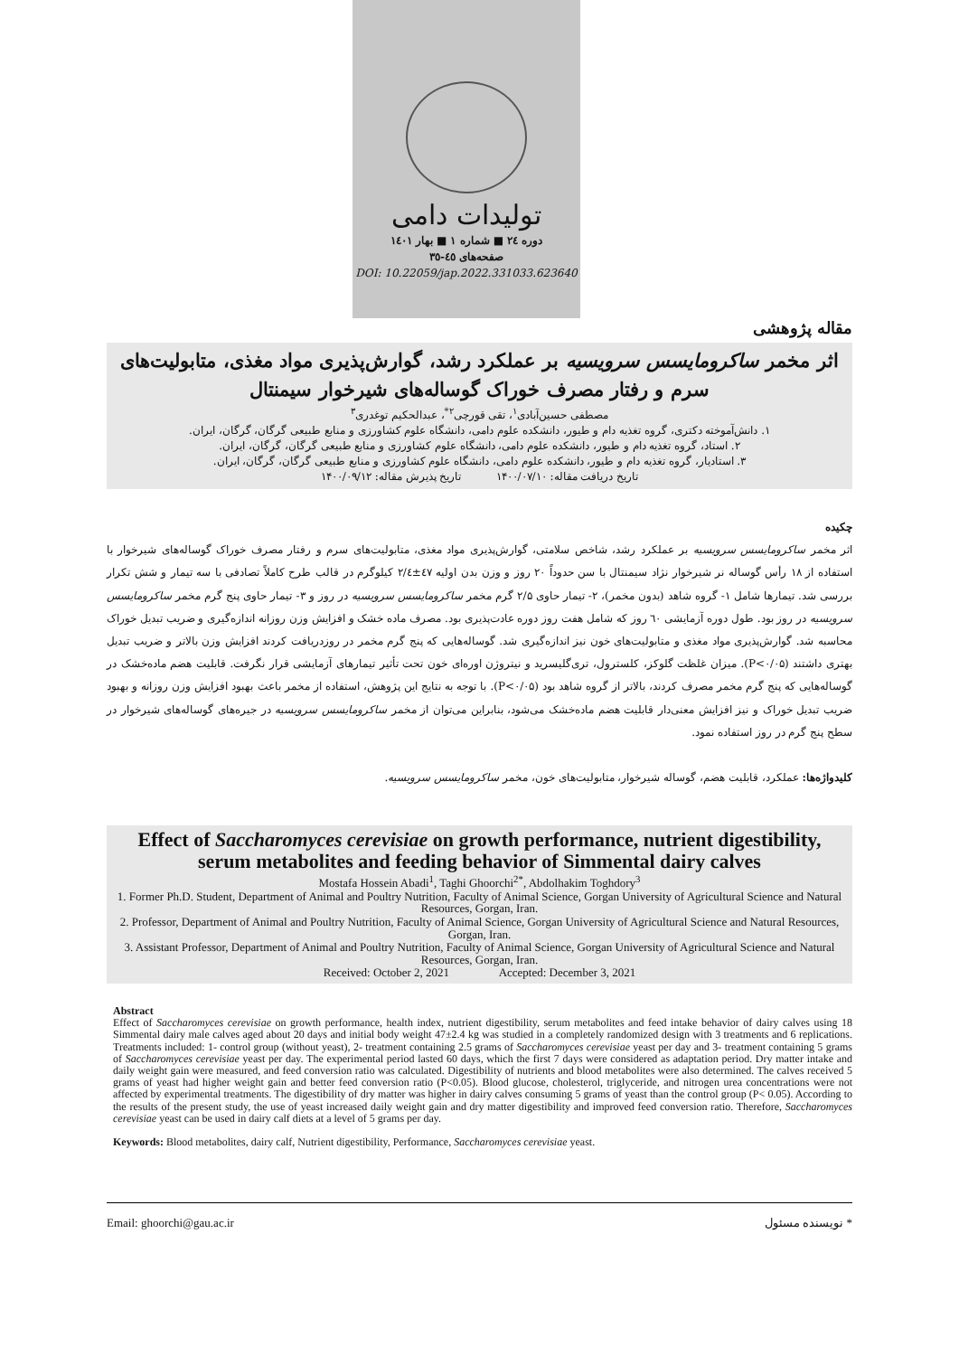تولیدات دامی
دوره ۲٤ ■ شماره ۱ ■ بهار ۱٤۰۱
صفحه‌های ٤٥-۳٥
DOI: 10.22059/jap.2022.331033.623640
مقاله پژوهشی
اثر مخمر ساکرومایسس سرویسیه بر عملکرد رشد، گوارش‌پذیری مواد مغذی، متابولیت‌های سرم و رفتار مصرف خوراک گوساله‌های شیرخوار سیمنتال
مصطفی حسین‌آبادی<sup>۱</sup>، تقی قورچی<sup>۲*</sup>، عبدالحکیم توغدری<sup>۳</sup>
۱. دانش‌آموخته دکتری، گروه تغذیه دام و طیور، دانشکده علوم دامی، دانشگاه علوم کشاورزی و منابع طبیعی گرگان، گرگان، ایران.
۲. استاد، گروه تغذیه دام و طیور، دانشکده علوم دامی، دانشگاه علوم کشاورزی و منابع طبیعی گرگان، گرگان، ایران.
۳. استادیار، گروه تغذیه دام و طیور، دانشکده علوم دامی، دانشگاه علوم کشاورزی و منابع طبیعی گرگان، گرگان، ایران.
تاریخ دریافت مقاله: ۱۴۰۰/۰۷/۱۰ تاریخ پذیرش مقاله: ۱۴۰۰/۰۹/۱۲
چکیده
اثر مخمر ساکرومایسس سرویسیه بر عملکرد رشد، شاخص سلامتی، گوارش‌پذیری مواد مغذی، متابولیت‌های سرم و رفتار مصرف خوراک گوساله‌های شیرخوار با استفاده از ۱۸ رأس گوساله نر شیرخوار نژاد سیمنتال با سن حدوداً ۲۰ روز و وزن بدن اولیه ٤٧±٢/٤ کیلوگرم در قالب طرح کاملاً تصادفی با سه تیمار و شش تکرار بررسی شد. تیمارها شامل ۱- گروه شاهد (بدون مخمر)، ۲- تیمار حاوی ۲/۵ گرم مخمر ساکرومایسس سرویسیه در روز و ۳- تیمار حاوی پنج گرم مخمر ساکرومایسس سرویسیه در روز بود. طول دوره آزمایشی ٦٠ روز که شامل هفت روز دوره عادت‌پذیری بود. مصرف ماده خشک و افزایش وزن روزانه اندازه‌گیری و ضریب تبدیل خوراک محاسبه شد. گوارش‌پذیری مواد مغذی و متابولیت‌های خون نیز اندازه‌گیری شد. گوساله‌هایی که پنج گرم مخمر در روزدریافت کردند افزایش وزن بالاتر و ضریب تبدیل بهتری داشتند (P<۰/۰۵). میزان غلظت گلوکز، کلسترول، تری‌گلیسرید و نیتروژن اوره‌ای خون تحت تأثیر تیمارهای آزمایشی قرار نگرفت. قابلیت هضم ماده‌خشک در گوساله‌هایی که پنج گرم مخمر مصرف کردند، بالاتر از گروه شاهد بود (P<۰/۰۵). با توجه به نتایج این پژوهش، استفاده از مخمر باعث بهبود افزایش وزن روزانه و بهبود ضریب تبدیل خوراک و نیز افزایش معنی‌دار قابلیت هضم ماده‌خشک می‌شود، بنابراین می‌توان از مخمر ساکرومایسس سرویسیه در جیره‌های گوساله‌های شیرخوار در سطح پنج گرم در روز استفاده نمود.
کلیدواژه‌ها: عملکرد، قابلیت هضم، گوساله شیرخوار، متابولیت‌های خون، مخمر ساکرومایسس سرویسیه.
Effect of Saccharomyces cerevisiae on growth performance, nutrient digestibility, serum metabolites and feeding behavior of Simmental dairy calves
Mostafa Hossein Abadi<sup>1</sup>, Taghi Ghoorchi<sup>2*</sup>, Abdolhakim Toghdory<sup>3</sup>
1. Former Ph.D. Student, Department of Animal and Poultry Nutrition, Faculty of Animal Science, Gorgan University of Agricultural Science and Natural Resources, Gorgan, Iran.
2. Professor, Department of Animal and Poultry Nutrition, Faculty of Animal Science, Gorgan University of Agricultural Science and Natural Resources, Gorgan, Iran.
3. Assistant Professor, Department of Animal and Poultry Nutrition, Faculty of Animal Science, Gorgan University of Agricultural Science and Natural Resources, Gorgan, Iran.
Received: October 2, 2021 Accepted: December 3, 2021
Abstract
Effect of Saccharomyces cerevisiae on growth performance, health index, nutrient digestibility, serum metabolites and feed intake behavior of dairy calves using 18 Simmental dairy male calves aged about 20 days and initial body weight 47±2.4 kg was studied in a completely randomized design with 3 treatments and 6 replications. Treatments included: 1- control group (without yeast), 2- treatment containing 2.5 grams of Saccharomyces cerevisiae yeast per day and 3- treatment containing 5 grams of Saccharomyces cerevisiae yeast per day. The experimental period lasted 60 days, which the first 7 days were considered as adaptation period. Dry matter intake and daily weight gain were measured, and feed conversion ratio was calculated. Digestibility of nutrients and blood metabolites were also determined. The calves received 5 grams of yeast had higher weight gain and better feed conversion ratio (P<0.05). Blood glucose, cholesterol, triglyceride, and nitrogen urea concentrations were not affected by experimental treatments. The digestibility of dry matter was higher in dairy calves consuming 5 grams of yeast than the control group (P< 0.05). According to the results of the present study, the use of yeast increased daily weight gain and dry matter digestibility and improved feed conversion ratio. Therefore, Saccharomyces cerevisiae yeast can be used in dairy calf diets at a level of 5 grams per day.
Keywords: Blood metabolites, dairy calf, Nutrient digestibility, Performance, Saccharomyces cerevisiae yeast.
Email: ghoorchi@gau.ac.ir * نویسنده مسئول